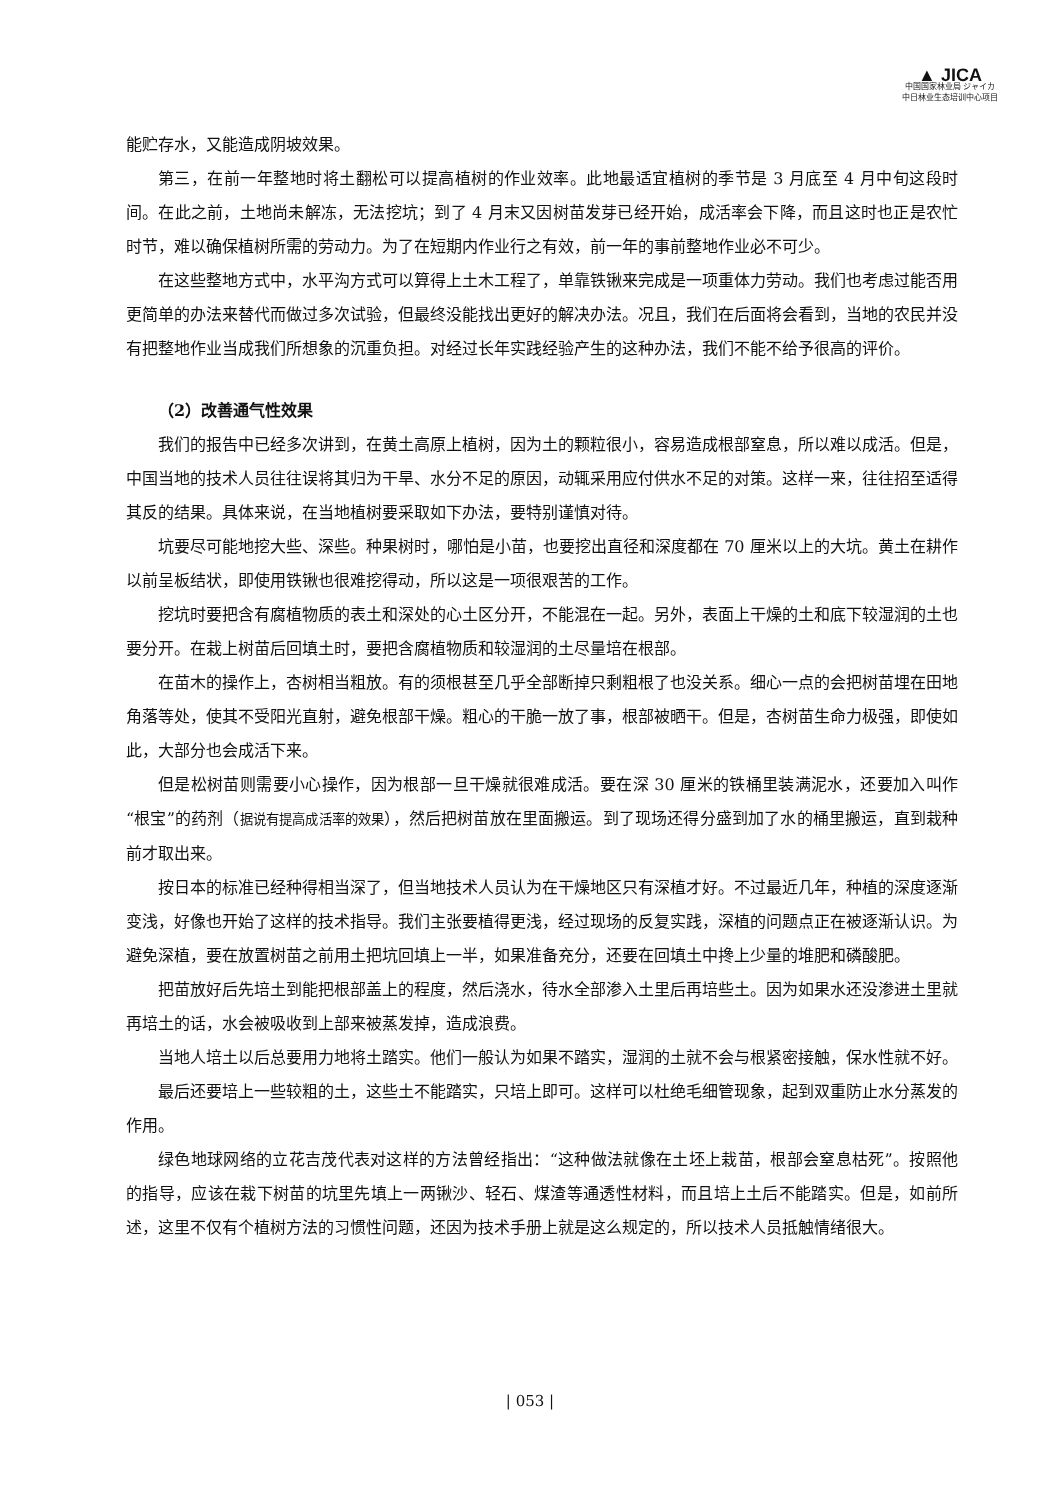▲ JICA
中国国家林业局 ジャイカ
中日林业生态培训中心项目
能贮存水，又能造成阴坡效果。
第三，在前一年整地时将土翻松可以提高植树的作业效率。此地最适宜植树的季节是 3 月底至 4 月中旬这段时间。在此之前，土地尚未解冻，无法挖坑；到了 4 月末又因树苗发芽已经开始，成活率会下降，而且这时也正是农忙时节，难以确保植树所需的劳动力。为了在短期内作业行之有效，前一年的事前整地作业必不可少。
在这些整地方式中，水平沟方式可以算得上土木工程了，单靠铁锹来完成是一项重体力劳动。我们也考虑过能否用更简单的办法来替代而做过多次试验，但最终没能找出更好的解决办法。况且，我们在后面将会看到，当地的农民并没有把整地作业当成我们所想象的沉重负担。对经过长年实践经验产生的这种办法，我们不能不给予很高的评价。
（2）改善通气性效果
我们的报告中已经多次讲到，在黄土高原上植树，因为土的颗粒很小，容易造成根部窒息，所以难以成活。但是，中国当地的技术人员往往误将其归为干旱、水分不足的原因，动辄采用应付供水不足的对策。这样一来，往往招至适得其反的结果。具体来说，在当地植树要采取如下办法，要特别谨慎对待。
坑要尽可能地挖大些、深些。种果树时，哪怕是小苗，也要挖出直径和深度都在 70 厘米以上的大坑。黄土在耕作以前呈板结状，即使用铁锹也很难挖得动，所以这是一项很艰苦的工作。
挖坑时要把含有腐植物质的表土和深处的心土区分开，不能混在一起。另外，表面上干燥的土和底下较湿润的土也要分开。在栽上树苗后回填土时，要把含腐植物质和较湿润的土尽量培在根部。
在苗木的操作上，杏树相当粗放。有的须根甚至几乎全部断掉只剩粗根了也没关系。细心一点的会把树苗埋在田地角落等处，使其不受阳光直射，避免根部干燥。粗心的干脆一放了事，根部被晒干。但是，杏树苗生命力极强，即使如此，大部分也会成活下来。
但是松树苗则需要小心操作，因为根部一旦干燥就很难成活。要在深 30 厘米的铁桶里装满泥水，还要加入叫作“根宝”的药剂（据说有提高成活率的效果），然后把树苗放在里面搬运。到了现场还得分盛到加了水的桶里搬运，直到栽种前才取出来。
按日本的标准已经种得相当深了，但当地技术人员认为在干燥地区只有深植才好。不过最近几年，种植的深度逐渐变浅，好像也开始了这样的技术指导。我们主张要植得更浅，经过现场的反复实践，深植的问题点正在被逐渐认识。为避免深植，要在放置树苗之前用土把坑回填上一半，如果准备充分，还要在回填土中搀上少量的堆肥和磷酸肥。
把苗放好后先培土到能把根部盖上的程度，然后浇水，待水全部渗入土里后再培些土。因为如果水还没渗进土里就再培土的话，水会被吸收到上部来被蒸发掉，造成浪费。
当地人培土以后总要用力地将土踏实。他们一般认为如果不踏实，湿润的土就不会与根紧密接触，保水性就不好。
最后还要培上一些较粗的土，这些土不能踏实，只培上即可。这样可以杜绝毛细管现象，起到双重防止水分蒸发的作用。
绿色地球网络的立花吉茂代表对这样的方法曾经指出：“这种做法就像在土坯上栽苗，根部会窒息枯死”。按照他的指导，应该在栽下树苗的坑里先填上一两锹沙、轻石、煤渣等通透性材料，而且培上土后不能踏实。但是，如前所述，这里不仅有个植树方法的习惯性问题，还因为技术手册上就是这么规定的，所以技术人员抵触情绪很大。
| 053 |